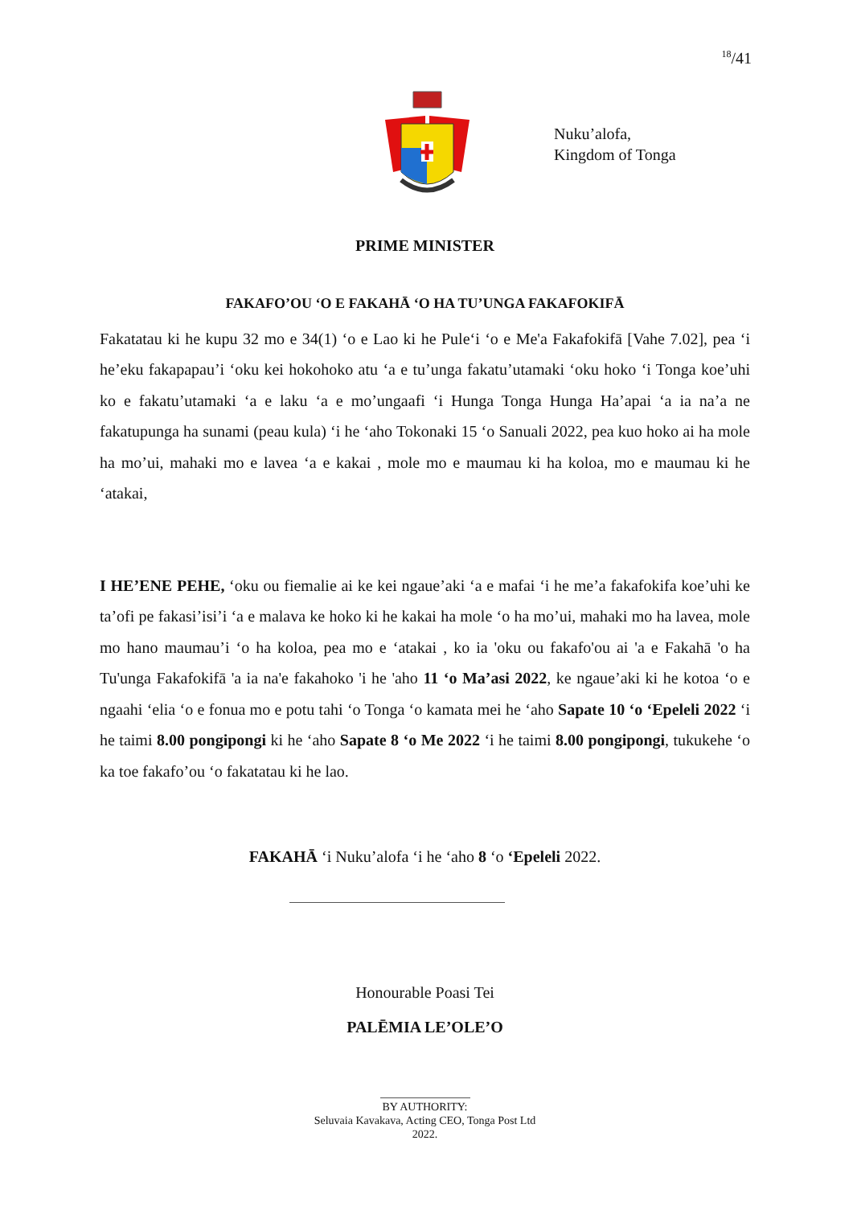<sup>18</sup>/41
Nuku’alofa,
Kingdom of Tonga
PRIME MINISTER
FAKAFO’OU ‘O E FAKAHĀ ‘O HA TU’UNGA FAKAFOKIFĀ
Fakatatau ki he kupu 32 mo e 34(1) ‘o e Lao ki he Pule‘i ‘o e Me'a Fakafokifā [Vahe 7.02], pea ‘i he’eku fakapapau’i ‘oku kei hokohoko atu ‘a e tu’unga fakatu’utamaki ‘oku hoko ‘i Tonga koe’uhi ko e fakatu’utamaki ‘a e laku ‘a e mo’ungaafi ‘i Hunga Tonga Hunga Ha’apai ‘a ia na’a ne fakatupunga ha sunami (peau kula) ‘i he ‘aho Tokonaki 15 ‘o Sanuali 2022, pea kuo hoko ai ha mole ha mo’ui, mahaki mo e lavea ‘a e kakai , mole mo e maumau ki ha koloa, mo e maumau ki he ‘atakai,
I HE’ENE PEHE, ‘oku ou fiemalie ai ke kei ngaue’aki ‘a e mafai ‘i he me’a fakafokifa koe’uhi ke ta’ofi pe fakasi’isi’i ‘a e malava ke hoko ki he kakai ha mole ‘o ha mo’ui, mahaki mo ha lavea, mole mo hano maumau’i ‘o ha koloa, pea mo e ‘atakai , ko ia 'oku ou fakafo'ou ai 'a e Fakahā 'o ha Tu'unga Fakafokifā 'a ia na'e fakahoko 'i he 'aho 11 ‘o Ma’asi 2022, ke ngaue’aki ki he kotoa ‘o e ngaahi ‘elia ‘o e fonua mo e potu tahi ‘o Tonga ‘o kamata mei he ‘aho Sapate 10 ‘o ‘Epeleli 2022 ‘i he taimi 8.00 pongipongi ki he ‘aho Sapate 8 ‘o Me 2022 ‘i he taimi 8.00 pongipongi, tukukehe ‘o ka toe fakafo’ou ‘o fakatatau ki he lao.
FAKAHĀ ‘i Nuku’alofa ‘i he ‘aho 8 ‘o ‘Epeleli 2022.
Honourable Poasi Tei
PALĒMIA LE’OLE’O
BY AUTHORITY:
Seluvaia Kavakava, Acting CEO, Tonga Post Ltd
2022.